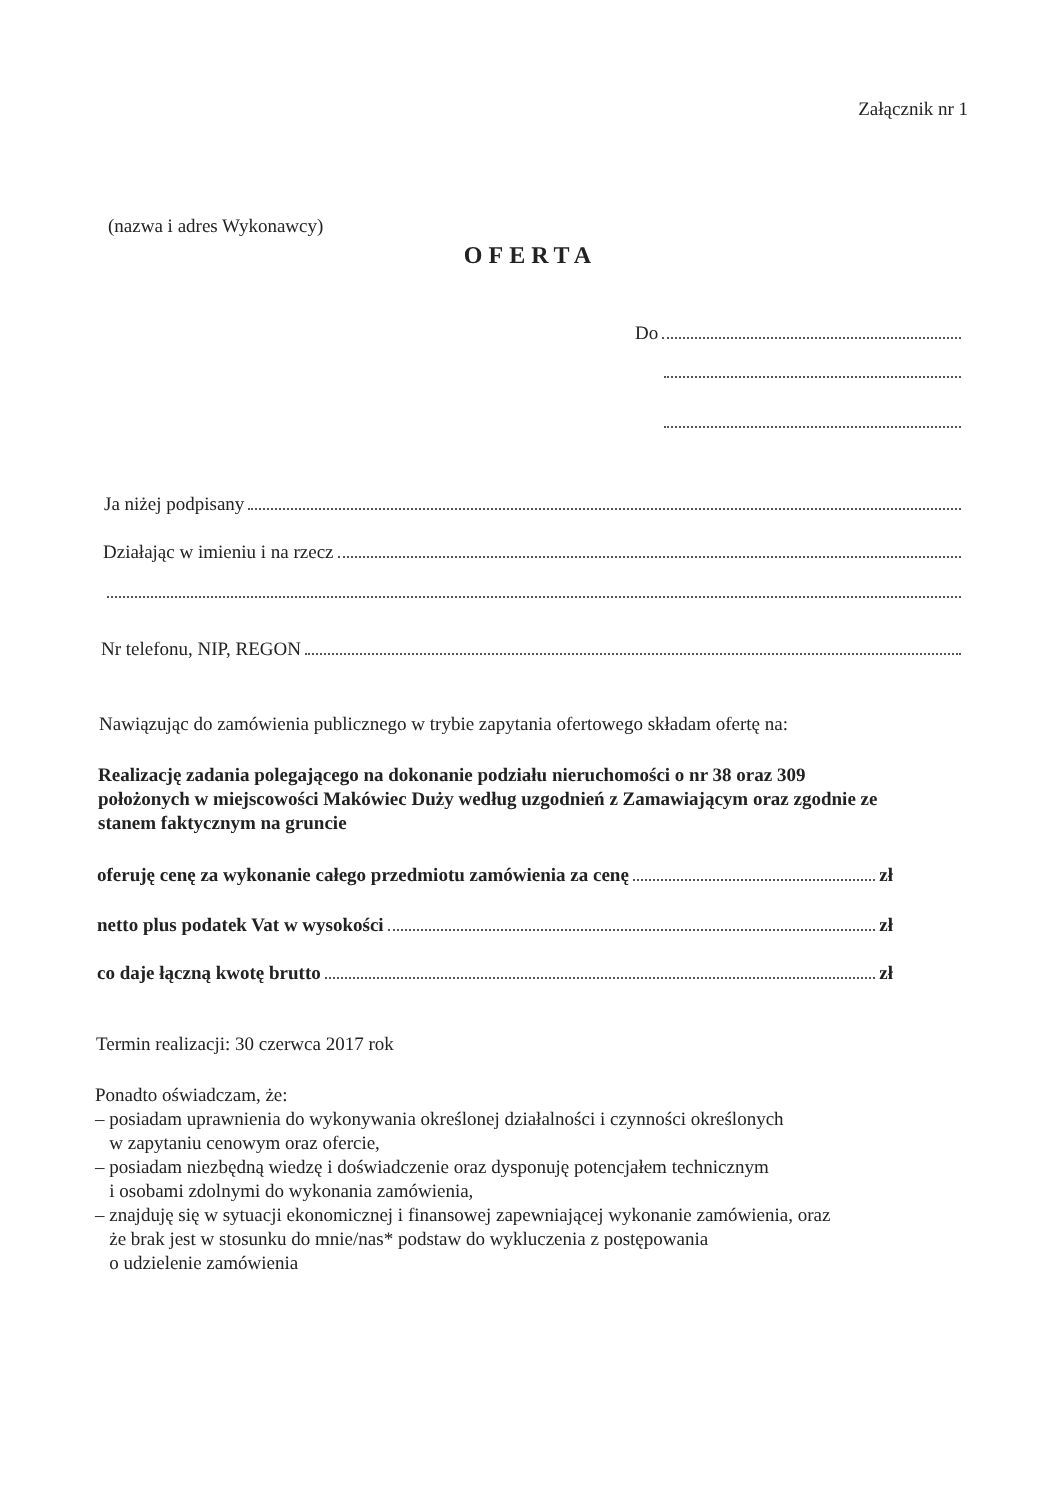Załącznik nr 1
(nazwa i adres Wykonawcy)
OFERTA
Do
Ja niżej podpisany
Działając w imieniu i na rzecz
Nr telefonu, NIP, REGON
Nawiązując do zamówienia publicznego w trybie zapytania ofertowego składam ofertę na:
Realizację zadania polegającego na dokonanie podziału nieruchomości o nr 38 oraz 309 położonych w miejscowości Makówiec Duży według uzgodnień z Zamawiającym oraz zgodnie ze stanem faktycznym na gruncie
oferuję cenę za wykonanie całego przedmiotu zamówienia za cenę zł
netto plus podatek Vat w wysokości zł
co daje łączną kwotę brutto zł
Termin realizacji: 30 czerwca 2017 rok
Ponadto oświadczam, że:
– posiadam uprawnienia do wykonywania określonej działalności i czynności określonych
w zapytaniu cenowym oraz ofercie,
– posiadam niezbędną wiedzę i doświadczenie oraz dysponuję potencjałem technicznym
i osobami zdolnymi do wykonania zamówienia,
– znajduję się w sytuacji ekonomicznej i finansowej zapewniającej wykonanie zamówienia, oraz
że brak jest w stosunku do mnie/nas* podstaw do wykluczenia z postępowania
o udzielenie zamówienia